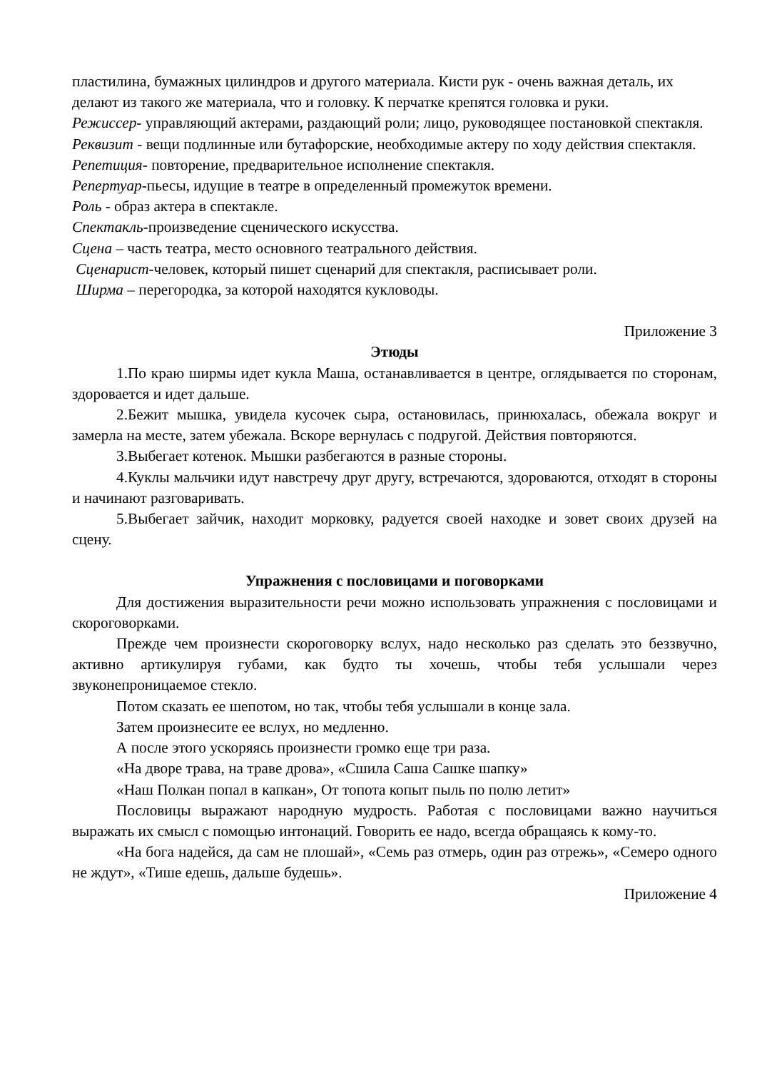пластилина, бумажных цилиндров и другого материала. Кисти рук - очень важная деталь, их делают из такого же материала, что и головку. К перчатке крепятся головка и руки.
Режиссер- управляющий актерами, раздающий роли; лицо, руководящее постановкой спектакля.
Реквизит - вещи подлинные или бутафорские, необходимые актеру по ходу действия спектакля.
Репетиция- повторение, предварительное исполнение спектакля.
Репертуар-пьесы, идущие в театре в определенный промежуток времени.
Роль - образ актера в спектакле.
Спектакль-произведение сценического искусства.
Сцена – часть театра, место основного театрального действия.
Сценарист-человек, который пишет сценарий для спектакля, расписывает роли.
Ширма – перегородка, за которой находятся кукловоды.
Приложение 3
Этюды
1.По краю ширмы идет кукла Маша, останавливается в центре, оглядывается по сторонам, здоровается и идет дальше.
2.Бежит мышка, увидела кусочек сыра, остановилась, принюхалась, обежала вокруг и замерла на месте, затем убежала. Вскоре вернулась с подругой. Действия повторяются.
3.Выбегает котенок. Мышки разбегаются в разные стороны.
4.Куклы мальчики идут навстречу друг другу, встречаются, здороваются, отходят в стороны и начинают разговаривать.
5.Выбегает зайчик, находит морковку, радуется своей находке и зовет своих друзей на сцену.
Упражнения с пословицами и поговорками
Для достижения выразительности речи можно использовать упражнения с пословицами и скороговорками.
Прежде чем произнести скороговорку вслух, надо несколько раз сделать это беззвучно, активно артикулируя губами, как будто ты хочешь, чтобы тебя услышали через звуконепроницаемое стекло.
Потом сказать ее шепотом, но так, чтобы тебя услышали в конце зала.
Затем произнесите ее вслух, но медленно.
А после этого ускоряясь произнести громко еще три раза.
«На дворе трава, на траве дрова», «Сшила Саша Сашке шапку»
«Наш Полкан попал в капкан», От топота копыт пыль по полю летит»
Пословицы выражают народную мудрость. Работая с пословицами важно научиться выражать их смысл с помощью интонаций. Говорить ее надо, всегда обращаясь к кому-то.
«На бога надейся, да сам не плошай», «Семь раз отмерь, один раз отрежь», «Семеро одного не ждут», «Тише едешь, дальше будешь».
Приложение 4